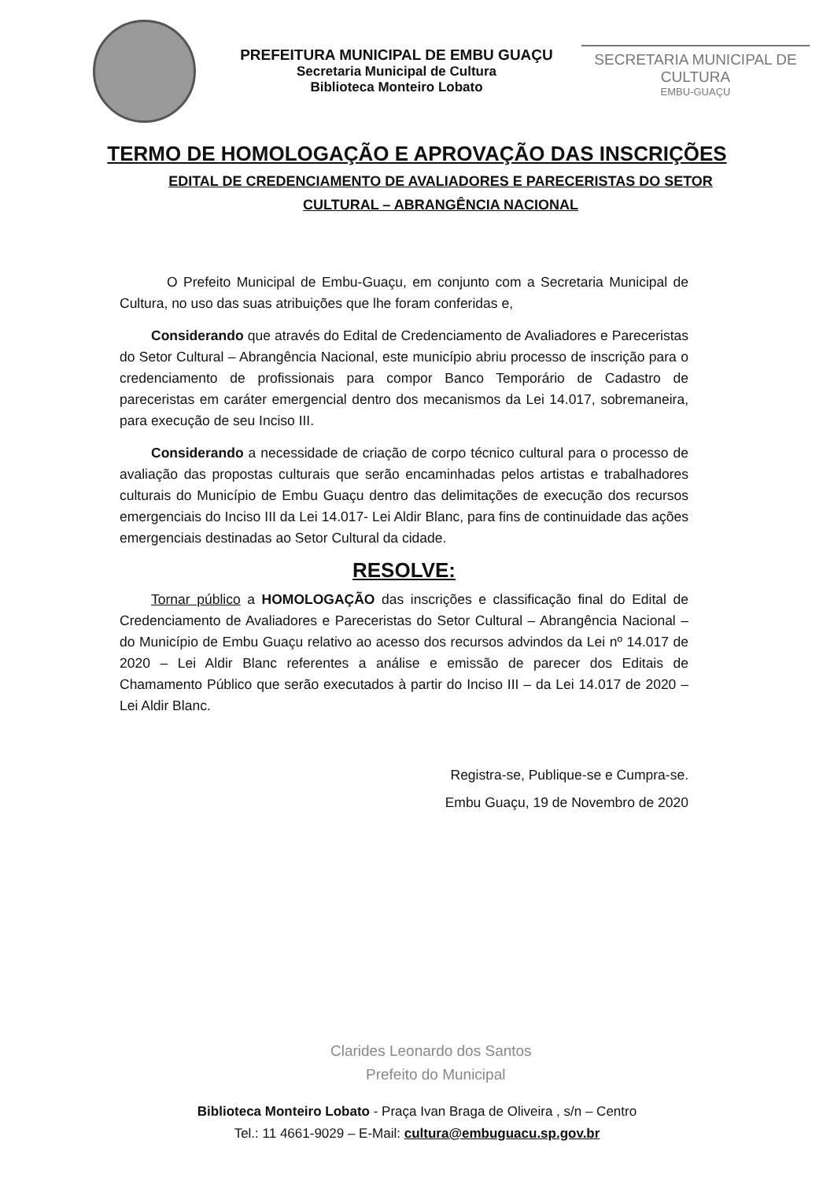PREFEITURA MUNICIPAL DE EMBU GUAÇU
Secretaria Municipal de Cultura
Biblioteca Monteiro Lobato
SECRETARIA MUNICIPAL DE CULTURA
EMBU-GUAÇU
TERMO DE HOMOLOGAÇÃO E APROVAÇÃO DAS INSCRIÇÕES
EDITAL DE CREDENCIAMENTO DE AVALIADORES E PARECERISTAS DO SETOR CULTURAL – ABRANGÊNCIA NACIONAL
O Prefeito Municipal de Embu-Guaçu, em conjunto com a Secretaria Municipal de Cultura, no uso das suas atribuições que lhe foram conferidas e,
Considerando que através do Edital de Credenciamento de Avaliadores e Pareceristas do Setor Cultural – Abrangência Nacional, este município abriu processo de inscrição para o credenciamento de profissionais para compor Banco Temporário de Cadastro de pareceristas em caráter emergencial dentro dos mecanismos da Lei 14.017, sobremaneira, para execução de seu Inciso III.
Considerando a necessidade de criação de corpo técnico cultural para o processo de avaliação das propostas culturais que serão encaminhadas pelos artistas e trabalhadores culturais do Município de Embu Guaçu dentro das delimitações de execução dos recursos emergenciais do Inciso III da Lei 14.017- Lei Aldir Blanc, para fins de continuidade das ações emergenciais destinadas ao Setor Cultural da cidade.
RESOLVE:
Tornar público a HOMOLOGAÇÃO das inscrições e classificação final do Edital de Credenciamento de Avaliadores e Pareceristas do Setor Cultural – Abrangência Nacional – do Município de Embu Guaçu relativo ao acesso dos recursos advindos da Lei nº 14.017 de 2020 – Lei Aldir Blanc referentes a análise e emissão de parecer dos Editais de Chamamento Público que serão executados à partir do Inciso III – da Lei 14.017 de 2020 – Lei Aldir Blanc.
Registra-se, Publique-se e Cumpra-se.
Embu Guaçu, 19 de Novembro de 2020
Clarides Leonardo dos Santos
Prefeito do Municipal
Biblioteca Monteiro Lobato - Praça Ivan Braga de Oliveira , s/n – Centro
Tel.: 11 4661-9029 – E-Mail: cultura@embuguacu.sp.gov.br